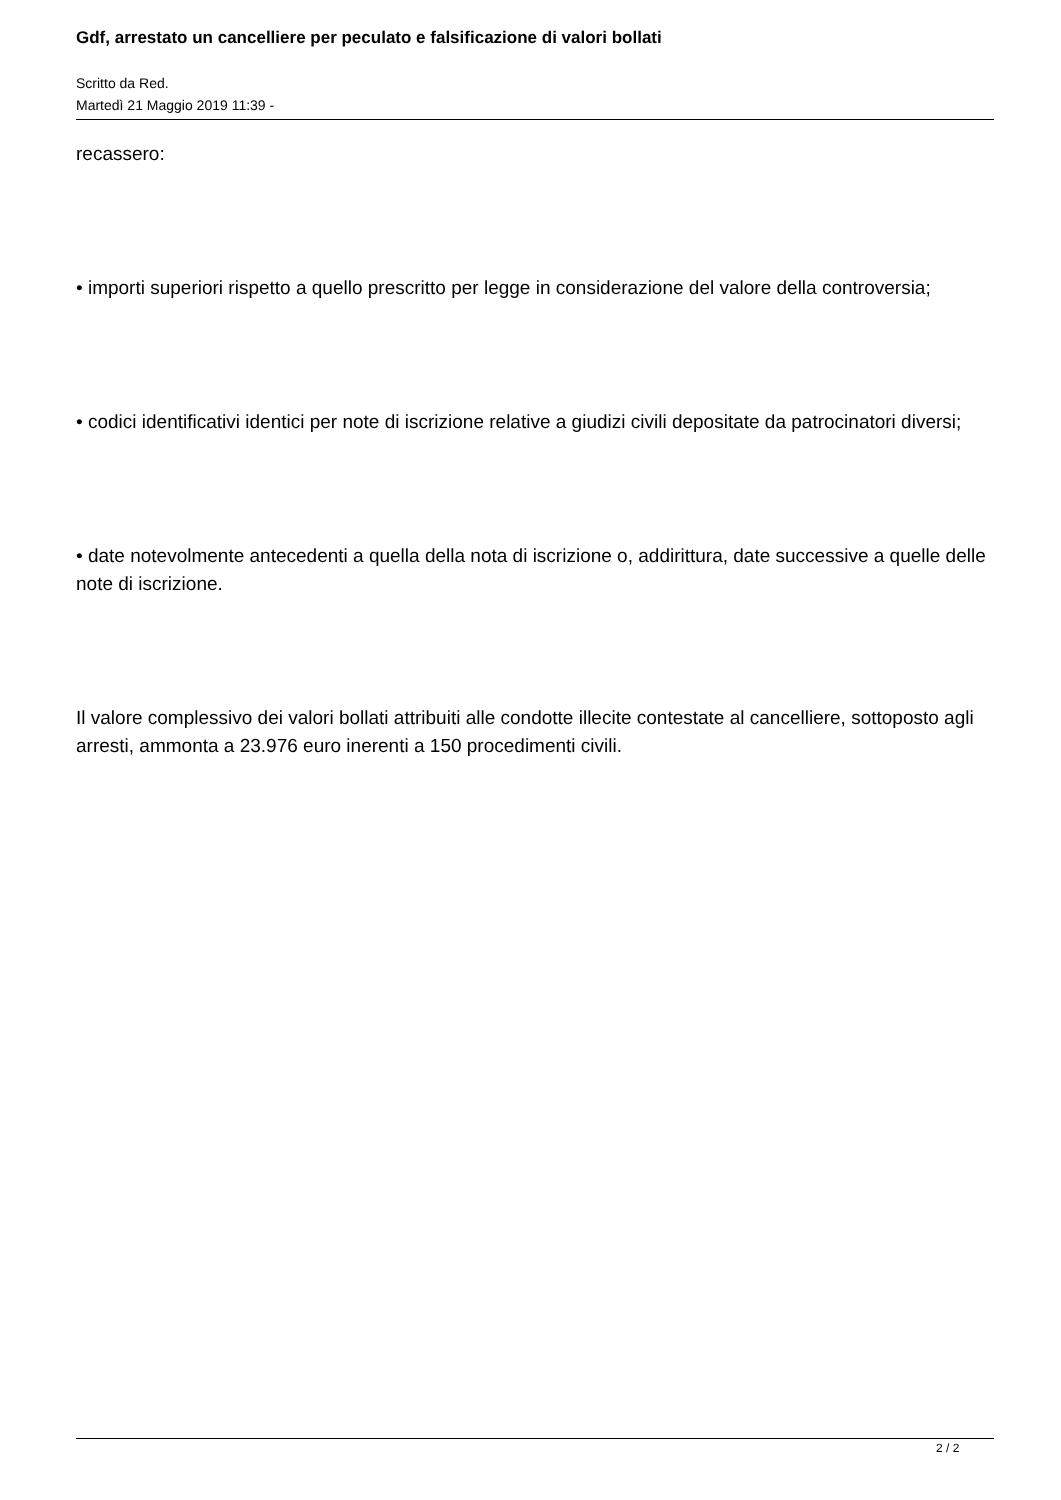Gdf, arrestato un cancelliere per peculato e falsificazione di valori bollati
Scritto da Red.
Martedì 21 Maggio 2019 11:39 -
recassero:
• importi superiori rispetto a quello prescritto per legge in considerazione del valore della controversia;
• codici identificativi identici per note di iscrizione relative a giudizi civili depositate da patrocinatori diversi;
• date notevolmente antecedenti a quella della nota di iscrizione o, addirittura, date successive a quelle delle note di iscrizione.
Il valore complessivo dei valori bollati attribuiti alle condotte illecite contestate al cancelliere, sottoposto agli arresti, ammonta a 23.976 euro inerenti a 150 procedimenti civili.
2 / 2